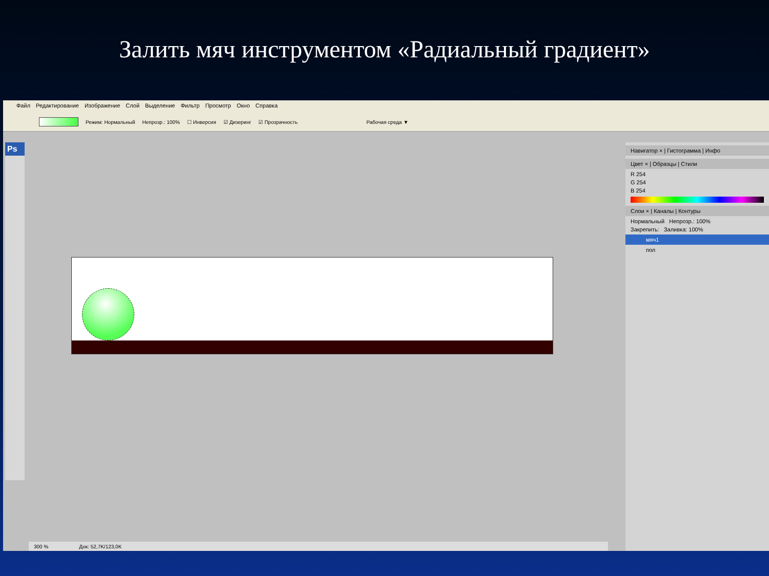Залить мяч инструментом «Радиальный градиент»
Файл Редактирование Изображение Слой Выделение Фильтр Просмотр Окно Справка
Режим: Нормальный Непрозр.: 100% ☐ Инверсия ☑ Дизеринг ☑ Прозрачность Рабочая среда ▼
Ps
300 % Док: 52,7K/123,0K
Навигатор × | Гистограмма | Инфо
Цвет × | Образцы | Стили
R 254
G 254
B 254
Слои × | Каналы | Контуры
Нормальный Непрозр.: 100%
Закрепить: Заливка: 100%
мяч1
пол